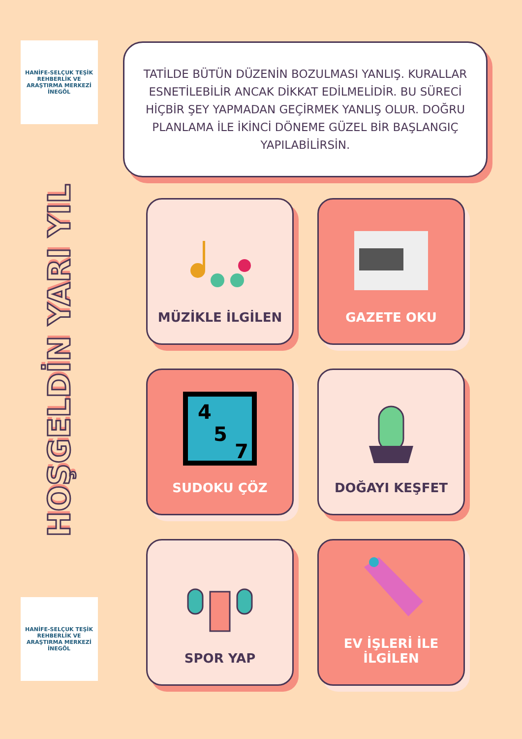HANİFE-SELÇUK TEŞİK REHBERLİK VE ARAŞTIRMA MERKEZİ
İNEGÖL
HOŞGELDİN YARI YIL
HANİFE-SELÇUK TEŞİK REHBERLİK VE ARAŞTIRMA MERKEZİ
İNEGÖL
TATİLDE BÜTÜN DÜZENİN BOZULMASI YANLIŞ. KURALLAR ESNETİLEBİLİR ANCAK DİKKAT EDİLMELİDİR. BU SÜRECİ HİÇBİR ŞEY YAPMADAN GEÇİRMEK YANLIŞ OLUR. DOĞRU PLANLAMA İLE İKİNCİ DÖNEME GÜZEL BİR BAŞLANGIÇ YAPILABİLİRSİN.
MÜZİKLE İLGİLEN
GAZETE OKU
4
5
7
SUDOKU ÇÖZ
DOĞAYI KEŞFET
SPOR YAP
EV İŞLERİ İLE İLGİLEN